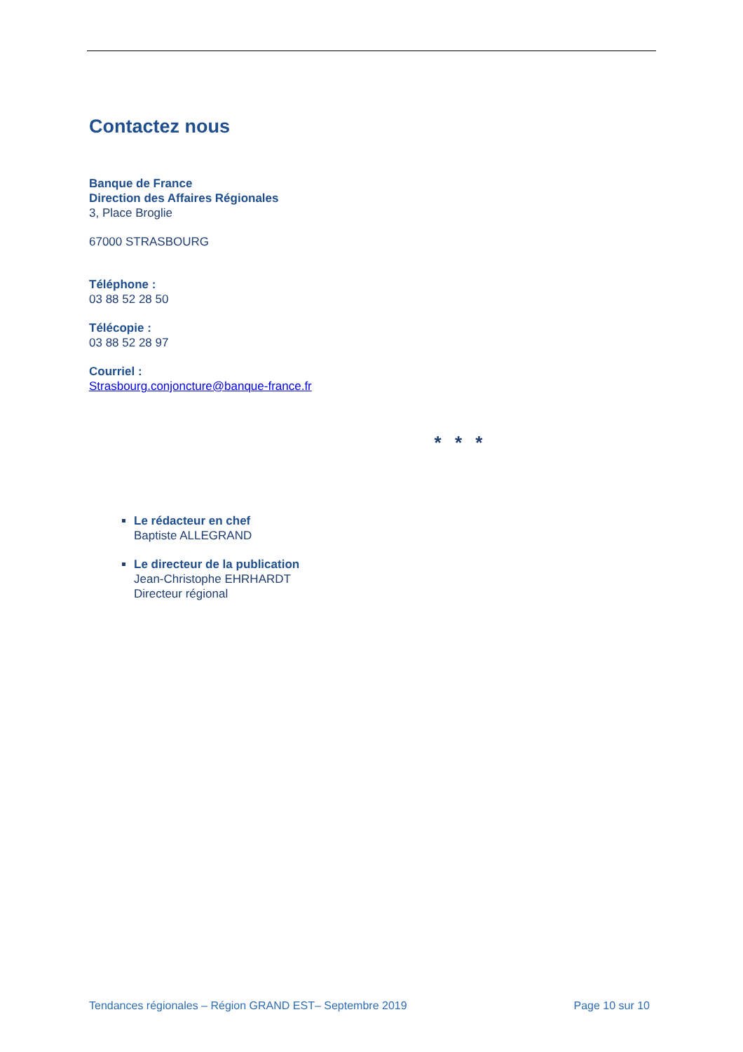Contactez nous
Banque de France
Direction des Affaires Régionales
3, Place Broglie
67000 STRASBOURG
Téléphone :
03 88 52 28 50
Télécopie :
03 88 52 28 97
Courriel :
Strasbourg.conjoncture@banque-france.fr
* * *
Le rédacteur en chef
Baptiste ALLEGRAND
Le directeur de la publication
Jean-Christophe EHRHARDT
Directeur régional
Tendances régionales – Région GRAND EST– Septembre 2019 Page 10 sur 10